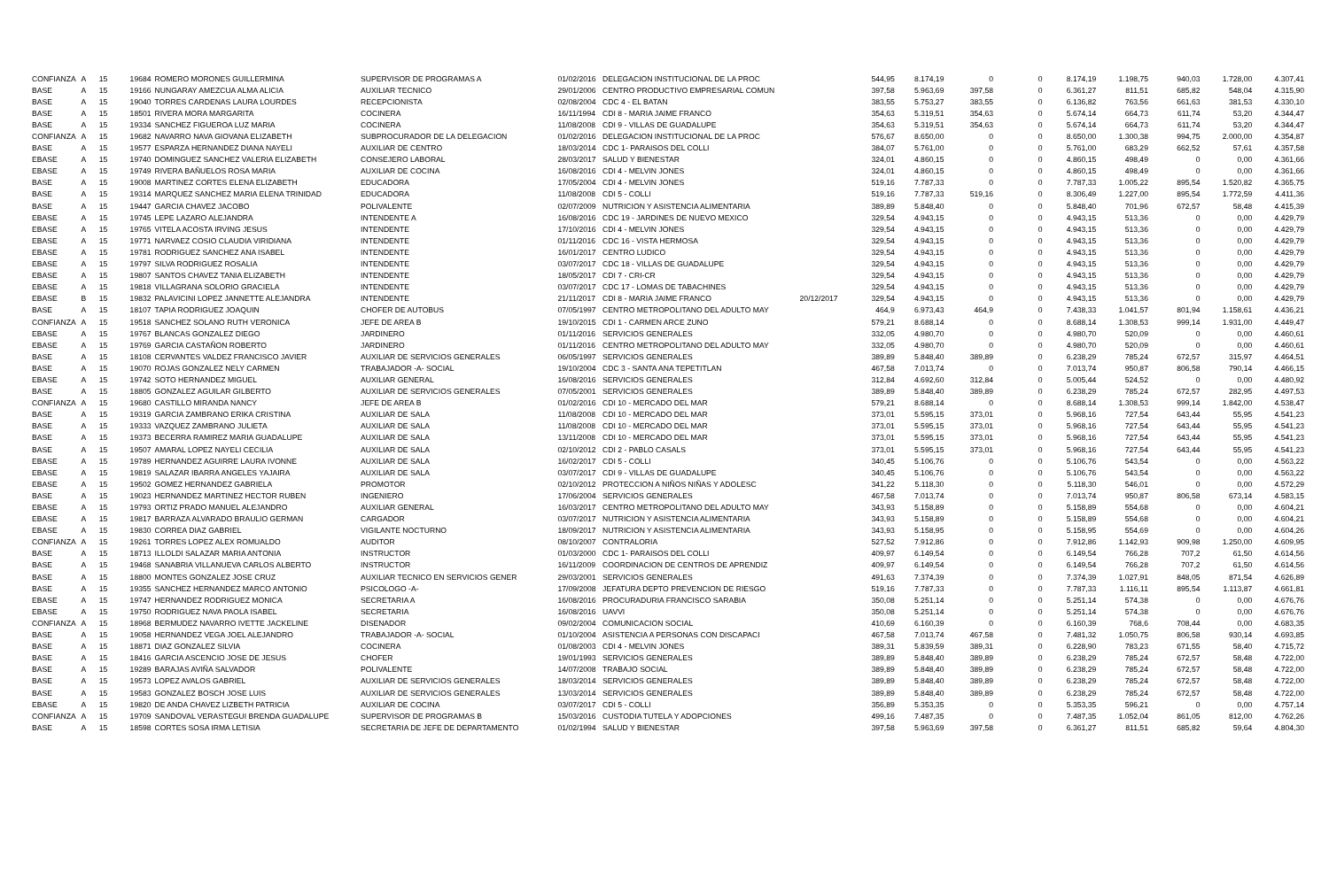| CONFIANZA | A | 15 | 19684 | ROMERO MORONES GUILLERMINA | SUPERVISOR DE PROGRAMAS A | 01/02/2016 | DELEGACION INSTITUCIONAL DE LA PROC | | 544,95 | 8.174,19 | 0 | 0 | 8.174,19 | 1.198,75 | 940,03 | 1.728,00 | 4.307,41 |
| BASE | A | 15 | 19166 | NUNGARAY AMEZCUA ALMA ALICIA | AUXILIAR TECNICO | 29/01/2006 | CENTRO PRODUCTIVO EMPRESARIAL COMUN | | 397,58 | 5.963,69 | 397,58 | 0 | 6.361,27 | 811,51 | 685,82 | 548,04 | 4.315,90 |
| BASE | A | 15 | 19040 | TORRES CARDENAS LAURA LOURDES | RECEPCIONISTA | 02/08/2004 | CDC 4 - EL BATAN | | 383,55 | 5.753,27 | 383,55 | 0 | 6.136,82 | 763,56 | 661,63 | 381,53 | 4.330,10 |
| BASE | A | 15 | 18501 | RIVERA MORA MARGARITA | COCINERA | 16/11/1994 | CDI 8 - MARIA JAIME FRANCO | | 354,63 | 5.319,51 | 354,63 | 0 | 5.674,14 | 664,73 | 611,74 | 53,20 | 4.344,47 |
| BASE | A | 15 | 19334 | SANCHEZ FIGUEROA LUZ MARIA | COCINERA | 11/08/2008 | CDI 9 - VILLAS DE GUADALUPE | | 354,63 | 5.319,51 | 354,63 | 0 | 5.674,14 | 664,73 | 611,74 | 53,20 | 4.344,47 |
| CONFIANZA | A | 15 | 19682 | NAVARRO NAVA GIOVANA ELIZABETH | SUBPROCURADOR DE LA DELEGACION | 01/02/2016 | DELEGACION INSTITUCIONAL DE LA PROC | | 576,67 | 8.650,00 | 0 | 0 | 8.650,00 | 1.300,38 | 994,75 | 2.000,00 | 4.354,87 |
| BASE | A | 15 | 19577 | ESPARZA HERNANDEZ DIANA NAYELI | AUXILIAR DE CENTRO | 18/03/2014 | CDC 1- PARAISOS DEL COLLI | | 384,07 | 5.761,00 | 0 | 0 | 5.761,00 | 683,29 | 662,52 | 57,61 | 4.357,58 |
| EBASE | A | 15 | 19740 | DOMINGUEZ SANCHEZ VALERIA ELIZABETH | CONSEJERO LABORAL | 28/03/2017 | SALUD Y BIENESTAR | | 324,01 | 4.860,15 | 0 | 0 | 4.860,15 | 498,49 | 0 | 0,00 | 4.361,66 |
| EBASE | A | 15 | 19749 | RIVERA BAÑUELOS ROSA MARIA | AUXILIAR DE COCINA | 16/08/2016 | CDI 4 - MELVIN JONES | | 324,01 | 4.860,15 | 0 | 0 | 4.860,15 | 498,49 | 0 | 0,00 | 4.361,66 |
| BASE | A | 15 | 19008 | MARTINEZ CORTES ELENA ELIZABETH | EDUCADORA | 17/05/2004 | CDI 4 - MELVIN JONES | | 519,16 | 7.787,33 | 0 | 0 | 7.787,33 | 1.005,22 | 895,54 | 1.520,82 | 4.365,75 |
| BASE | A | 15 | 19314 | MARQUEZ SANCHEZ MARIA ELENA TRINIDAD | EDUCADORA | 11/08/2008 | CDI 5 - COLLI | | 519,16 | 7.787,33 | 519,16 | 0 | 8.306,49 | 1.227,00 | 895,54 | 1.772,59 | 4.411,36 |
| BASE | A | 15 | 19447 | GARCIA CHAVEZ JACOBO | POLIVALENTE | 02/07/2009 | NUTRICION Y ASISTENCIA ALIMENTARIA | | 389,89 | 5.848,40 | 0 | 0 | 5.848,40 | 701,96 | 672,57 | 58,48 | 4.415,39 |
| EBASE | A | 15 | 19745 | LEPE LAZARO ALEJANDRA | INTENDENTE A | 16/08/2016 | CDC 19 - JARDINES DE NUEVO MEXICO | | 329,54 | 4.943,15 | 0 | 0 | 4.943,15 | 513,36 | 0 | 0,00 | 4.429,79 |
| EBASE | A | 15 | 19765 | VITELA ACOSTA IRVING JESUS | INTENDENTE | 17/10/2016 | CDI 4 - MELVIN JONES | | 329,54 | 4.943,15 | 0 | 0 | 4.943,15 | 513,36 | 0 | 0,00 | 4.429,79 |
| EBASE | A | 15 | 19771 | NARVAEZ COSIO CLAUDIA VIRIDIANA | INTENDENTE | 01/11/2016 | CDC 16 - VISTA HERMOSA | | 329,54 | 4.943,15 | 0 | 0 | 4.943,15 | 513,36 | 0 | 0,00 | 4.429,79 |
| EBASE | A | 15 | 19781 | RODRIGUEZ SANCHEZ ANA ISABEL | INTENDENTE | 16/01/2017 | CENTRO LUDICO | | 329,54 | 4.943,15 | 0 | 0 | 4.943,15 | 513,36 | 0 | 0,00 | 4.429,79 |
| EBASE | A | 15 | 19797 | SILVA RODRIGUEZ ROSALIA | INTENDENTE | 03/07/2017 | CDC 18 - VILLAS DE GUADALUPE | | 329,54 | 4.943,15 | 0 | 0 | 4.943,15 | 513,36 | 0 | 0,00 | 4.429,79 |
| EBASE | A | 15 | 19807 | SANTOS CHAVEZ TANIA ELIZABETH | INTENDENTE | 18/05/2017 | CDI 7 - CRI-CR | | 329,54 | 4.943,15 | 0 | 0 | 4.943,15 | 513,36 | 0 | 0,00 | 4.429,79 |
| EBASE | A | 15 | 19818 | VILLAGRANA SOLORIO GRACIELA | INTENDENTE | 03/07/2017 | CDC 17 - LOMAS DE TABACHINES | | 329,54 | 4.943,15 | 0 | 0 | 4.943,15 | 513,36 | 0 | 0,00 | 4.429,79 |
| EBASE | B | 15 | 19832 | PALAVICINI LOPEZ JANNETTE ALEJANDRA | INTENDENTE | 21/11/2017 | CDI 8 - MARIA JAIME FRANCO | 20/12/2017 | 329,54 | 4.943,15 | 0 | 0 | 4.943,15 | 513,36 | 0 | 0,00 | 4.429,79 |
| BASE | A | 15 | 18107 | TAPIA RODRIGUEZ JOAQUIN | CHOFER DE AUTOBUS | 07/05/1997 | CENTRO METROPOLITANO DEL ADULTO MAY | | 464,9 | 6.973,43 | 464,9 | 0 | 7.438,33 | 1.041,57 | 801,94 | 1.158,61 | 4.436,21 |
| CONFIANZA | A | 15 | 19518 | SANCHEZ SOLANO RUTH VERONICA | JEFE DE AREA B | 19/10/2015 | CDI 1 - CARMEN ARCE ZUNO | | 579,21 | 8.688,14 | 0 | 0 | 8.688,14 | 1.308,53 | 999,14 | 1.931,00 | 4.449,47 |
| EBASE | A | 15 | 19767 | BLANCAS GONZALEZ DIEGO | JARDINERO | 01/11/2016 | SERVICIOS GENERALES | | 332,05 | 4.980,70 | 0 | 0 | 4.980,70 | 520,09 | 0 | 0,00 | 4.460,61 |
| EBASE | A | 15 | 19769 | GARCIA CASTAÑON ROBERTO | JARDINERO | 01/11/2016 | CENTRO METROPOLITANO DEL ADULTO MAY | | 332,05 | 4.980,70 | 0 | 0 | 4.980,70 | 520,09 | 0 | 0,00 | 4.460,61 |
| BASE | A | 15 | 18108 | CERVANTES VALDEZ FRANCISCO JAVIER | AUXILIAR DE SERVICIOS GENERALES | 06/05/1997 | SERVICIOS GENERALES | | 389,89 | 5.848,40 | 389,89 | 0 | 6.238,29 | 785,24 | 672,57 | 315,97 | 4.464,51 |
| BASE | A | 15 | 19070 | ROJAS GONZALEZ NELY CARMEN | TRABAJADOR -A- SOCIAL | 19/10/2004 | CDC 3 - SANTA ANA TEPETITLAN | | 467,58 | 7.013,74 | 0 | 0 | 7.013,74 | 950,87 | 806,58 | 790,14 | 4.466,15 |
| EBASE | A | 15 | 19742 | SOTO HERNANDEZ MIGUEL | AUXILIAR GENERAL | 16/08/2016 | SERVICIOS GENERALES | | 312,84 | 4.692,60 | 312,84 | 0 | 5.005,44 | 524,52 | 0 | 0,00 | 4.480,92 |
| BASE | A | 15 | 18805 | GONZALEZ AGUILAR GILBERTO | AUXILIAR DE SERVICIOS GENERALES | 07/05/2001 | SERVICIOS GENERALES | | 389,89 | 5.848,40 | 389,89 | 0 | 6.238,29 | 785,24 | 672,57 | 282,95 | 4.497,53 |
| CONFIANZA | A | 15 | 19680 | CASTILLO MIRANDA NANCY | JEFE DE AREA B | 01/02/2016 | CDI 10 - MERCADO DEL MAR | | 579,21 | 8.688,14 | 0 | 0 | 8.688,14 | 1.308,53 | 999,14 | 1.842,00 | 4.538,47 |
| BASE | A | 15 | 19319 | GARCIA ZAMBRANO ERIKA CRISTINA | AUXILIAR DE SALA | 11/08/2008 | CDI 10 - MERCADO DEL MAR | | 373,01 | 5.595,15 | 373,01 | 0 | 5.968,16 | 727,54 | 643,44 | 55,95 | 4.541,23 |
| BASE | A | 15 | 19333 | VAZQUEZ ZAMBRANO JULIETA | AUXILIAR DE SALA | 11/08/2008 | CDI 10 - MERCADO DEL MAR | | 373,01 | 5.595,15 | 373,01 | 0 | 5.968,16 | 727,54 | 643,44 | 55,95 | 4.541,23 |
| BASE | A | 15 | 19373 | BECERRA RAMIREZ MARIA GUADALUPE | AUXILIAR DE SALA | 13/11/2008 | CDI 10 - MERCADO DEL MAR | | 373,01 | 5.595,15 | 373,01 | 0 | 5.968,16 | 727,54 | 643,44 | 55,95 | 4.541,23 |
| BASE | A | 15 | 19507 | AMARAL LOPEZ NAYELI CECILIA | AUXILIAR DE SALA | 02/10/2012 | CDI 2 - PABLO CASALS | | 373,01 | 5.595,15 | 373,01 | 0 | 5.968,16 | 727,54 | 643,44 | 55,95 | 4.541,23 |
| EBASE | A | 15 | 19789 | HERNANDEZ AGUIRRE LAURA IVONNE | AUXILIAR DE SALA | 16/02/2017 | CDI 5 - COLLI | | 340,45 | 5.106,76 | 0 | 0 | 5.106,76 | 543,54 | 0 | 0,00 | 4.563,22 |
| EBASE | A | 15 | 19819 | SALAZAR IBARRA ANGELES YAJAIRA | AUXILIAR DE SALA | 03/07/2017 | CDI 9 - VILLAS DE GUADALUPE | | 340,45 | 5.106,76 | 0 | 0 | 5.106,76 | 543,54 | 0 | 0,00 | 4.563,22 |
| EBASE | A | 15 | 19502 | GOMEZ HERNANDEZ GABRIELA | PROMOTOR | 02/10/2012 | PROTECCION A NIÑOS NIÑAS Y ADOLESC | | 341,22 | 5.118,30 | 0 | 0 | 5.118,30 | 546,01 | 0 | 0,00 | 4.572,29 |
| BASE | A | 15 | 19023 | HERNANDEZ MARTINEZ HECTOR RUBEN | INGENIERO | 17/06/2004 | SERVICIOS GENERALES | | 467,58 | 7.013,74 | 0 | 0 | 7.013,74 | 950,87 | 806,58 | 673,14 | 4.583,15 |
| EBASE | A | 15 | 19793 | ORTIZ PRADO MANUEL ALEJANDRO | AUXILIAR GENERAL | 16/03/2017 | CENTRO METROPOLITANO DEL ADULTO MAY | | 343,93 | 5.158,89 | 0 | 0 | 5.158,89 | 554,68 | 0 | 0,00 | 4.604,21 |
| EBASE | A | 15 | 19817 | BARRAZA ALVARADO BRAULIO GERMAN | CARGADOR | 03/07/2017 | NUTRICION Y ASISTENCIA ALIMENTARIA | | 343,93 | 5.158,89 | 0 | 0 | 5.158,89 | 554,68 | 0 | 0,00 | 4.604,21 |
| EBASE | A | 15 | 19830 | CORREA DIAZ GABRIEL | VIGILANTE NOCTURNO | 18/09/2017 | NUTRICION Y ASISTENCIA ALIMENTARIA | | 343,93 | 5.158,95 | 0 | 0 | 5.158,95 | 554,69 | 0 | 0,00 | 4.604,26 |
| CONFIANZA | A | 15 | 19261 | TORRES LOPEZ ALEX ROMUALDO | AUDITOR | 08/10/2007 | CONTRALORIA | | 527,52 | 7.912,86 | 0 | 0 | 7.912,86 | 1.142,93 | 909,98 | 1.250,00 | 4.609,95 |
| BASE | A | 15 | 18713 | ILLOLDI SALAZAR MARIA ANTONIA | INSTRUCTOR | 01/03/2000 | CDC 1- PARAISOS DEL COLLI | | 409,97 | 6.149,54 | 0 | 0 | 6.149,54 | 766,28 | 707,2 | 61,50 | 4.614,56 |
| BASE | A | 15 | 19468 | SANABRIA VILLANUEVA CARLOS ALBERTO | INSTRUCTOR | 16/11/2009 | COORDINACION DE CENTROS DE APRENDIZ | | 409,97 | 6.149,54 | 0 | 0 | 6.149,54 | 766,28 | 707,2 | 61,50 | 4.614,56 |
| BASE | A | 15 | 18800 | MONTES GONZALEZ JOSE CRUZ | AUXILIAR TECNICO EN SERVICIOS GENER | 29/03/2001 | SERVICIOS GENERALES | | 491,63 | 7.374,39 | 0 | 0 | 7.374,39 | 1.027,91 | 848,05 | 871,54 | 4.626,89 |
| BASE | A | 15 | 19355 | SANCHEZ HERNANDEZ MARCO ANTONIO | PSICOLOGO -A- | 17/09/2008 | JEFATURA DEPTO PREVENCION DE RIESGO | | 519,16 | 7.787,33 | 0 | 0 | 7.787,33 | 1.116,11 | 895,54 | 1.113,87 | 4.661,81 |
| EBASE | A | 15 | 19747 | HERNANDEZ RODRIGUEZ MONICA | SECRETARIA A | 16/08/2016 | PROCURADURIA FRANCISCO SARABIA | | 350,08 | 5.251,14 | 0 | 0 | 5.251,14 | 574,38 | 0 | 0,00 | 4.676,76 |
| EBASE | A | 15 | 19750 | RODRIGUEZ NAVA PAOLA ISABEL | SECRETARIA | 16/08/2016 | UAVVI | | 350,08 | 5.251,14 | 0 | 0 | 5.251,14 | 574,38 | 0 | 0,00 | 4.676,76 |
| CONFIANZA | A | 15 | 18968 | BERMUDEZ NAVARRO IVETTE JACKELINE | DISENADOR | 09/02/2004 | COMUNICACION SOCIAL | | 410,69 | 6.160,39 | 0 | 0 | 6.160,39 | 768,6 | 708,44 | 0,00 | 4.683,35 |
| BASE | A | 15 | 19058 | HERNANDEZ VEGA JOEL ALEJANDRO | TRABAJADOR -A- SOCIAL | 01/10/2004 | ASISTENCIA A PERSONAS CON DISCAPACI | | 467,58 | 7.013,74 | 467,58 | 0 | 7.481,32 | 1.050,75 | 806,58 | 930,14 | 4.693,85 |
| BASE | A | 15 | 18871 | DIAZ GONZALEZ SILVIA | COCINERA | 01/08/2003 | CDI 4 - MELVIN JONES | | 389,31 | 5.839,59 | 389,31 | 0 | 6.228,90 | 783,23 | 671,55 | 58,40 | 4.715,72 |
| BASE | A | 15 | 18416 | GARCIA ASCENCIO JOSE DE JESUS | CHOFER | 19/01/1993 | SERVICIOS GENERALES | | 389,89 | 5.848,40 | 389,89 | 0 | 6.238,29 | 785,24 | 672,57 | 58,48 | 4.722,00 |
| BASE | A | 15 | 19289 | BARAJAS AVIÑA SALVADOR | POLIVALENTE | 14/07/2008 | TRABAJO SOCIAL | | 389,89 | 5.848,40 | 389,89 | 0 | 6.238,29 | 785,24 | 672,57 | 58,48 | 4.722,00 |
| BASE | A | 15 | 19573 | LOPEZ AVALOS GABRIEL | AUXILIAR DE SERVICIOS GENERALES | 18/03/2014 | SERVICIOS GENERALES | | 389,89 | 5.848,40 | 389,89 | 0 | 6.238,29 | 785,24 | 672,57 | 58,48 | 4.722,00 |
| BASE | A | 15 | 19583 | GONZALEZ BOSCH JOSE LUIS | AUXILIAR DE SERVICIOS GENERALES | 13/03/2014 | SERVICIOS GENERALES | | 389,89 | 5.848,40 | 389,89 | 0 | 6.238,29 | 785,24 | 672,57 | 58,48 | 4.722,00 |
| EBASE | A | 15 | 19820 | DE ANDA CHAVEZ LIZBETH PATRICIA | AUXILIAR DE COCINA | 03/07/2017 | CDI 5 - COLLI | | 356,89 | 5.353,35 | 0 | 0 | 5.353,35 | 596,21 | 0 | 0,00 | 4.757,14 |
| CONFIANZA | A | 15 | 19709 | SANDOVAL VERASTEGUI BRENDA GUADALUPE | SUPERVISOR DE PROGRAMAS B | 15/03/2016 | CUSTODIA TUTELA Y ADOPCIONES | | 499,16 | 7.487,35 | 0 | 0 | 7.487,35 | 1.052,04 | 861,05 | 812,00 | 4.762,26 |
| BASE | A | 15 | 18598 | CORTES SOSA IRMA LETISIA | SECRETARIA DE JEFE DE DEPARTAMENTO | 01/02/1994 | SALUD Y BIENESTAR | | 397,58 | 5.963,69 | 397,58 | 0 | 6.361,27 | 811,51 | 685,82 | 59,64 | 4.804,30 |